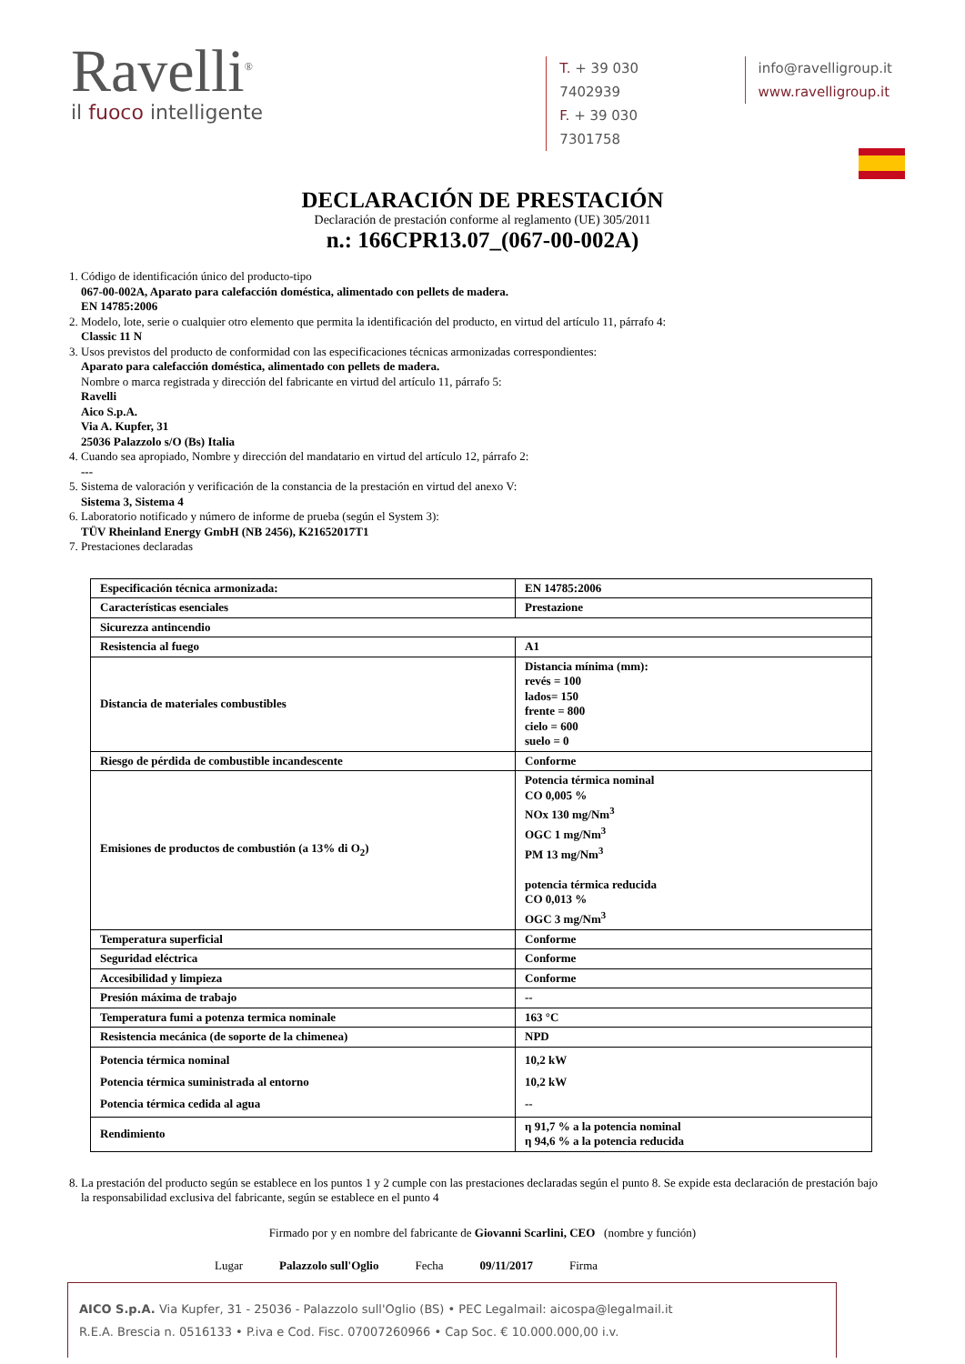Ravelli<sup>®</sup>
il fuoco intelligente
T. + 39 030 7402939
F. + 39 030 7301758
info@ravelligroup.it
www.ravelligroup.it
DECLARACIÓN DE PRESTACIÓN
Declaración de prestación conforme al reglamento (UE) 305/2011
n.: 166CPR13.07_(067-00-002A)
1. Código de identificación único del producto-tipo
067-00-002A, Aparato para calefacción doméstica, alimentado con pellets de madera.
EN 14785:2006
2. Modelo, lote, serie o cualquier otro elemento que permita la identificación del producto, en virtud del artículo 11, párrafo 4:
Classic 11 N
3. Usos previstos del producto de conformidad con las especificaciones técnicas armonizadas correspondientes:
Aparato para calefacción doméstica, alimentado con pellets de madera.
Nombre o marca registrada y dirección del fabricante en virtud del artículo 11, párrafo 5:
Ravelli
Aico S.p.A.
Via A. Kupfer, 31
25036 Palazzolo s/O (Bs) Italia
4. Cuando sea apropiado, Nombre y dirección del mandatario en virtud del artículo 12, párrafo 2:
---
5. Sistema de valoración y verificación de la constancia de la prestación en virtud del anexo V:
Sistema 3, Sistema 4
6. Laboratorio notificado y número de informe de prueba (según el System 3):
TÜV Rheinland Energy GmbH (NB 2456), K21652017T1
7. Prestaciones declaradas
| Especificación técnica armonizada: | EN 14785:2006 |
| Características esenciales | Prestazione |
| Sicurezza antincendio | |
| Resistencia al fuego | A1 |
| Distancia de materiales combustibles | Distancia mínima (mm): revés = 100 lados= 150 frente = 800 cielo = 600 suelo = 0 |
| Riesgo de pérdida de combustible incandescente | Conforme |
| Emisiones de productos de combustión (a 13% di O<sub>2</sub>) | Potencia térmica nominal CO 0,005 % NOx 130 mg/Nm<sup>3</sup> OGC 1 mg/Nm<sup>3</sup> PM 13 mg/Nm<sup>3</sup> potencia térmica reducida CO 0,013 % OGC 3 mg/Nm<sup>3</sup> |
| Temperatura superficial | Conforme |
| Seguridad eléctrica | Conforme |
| Accesibilidad y limpieza | Conforme |
| Presión máxima de trabajo | -- |
| Temperatura fumi a potenza termica nominale | 163 °C |
| Resistencia mecánica (de soporte de la chimenea) | NPD |
| Potencia térmica nominal Potencia térmica suministrada al entorno Potencia térmica cedida al agua | 10,2 kW 10,2 kW -- |
| Rendimiento | η 91,7 % a la potencia nominal η 94,6 % a la potencia reducida |
8. La prestación del producto según se establece en los puntos 1 y 2 cumple con las prestaciones declaradas según el punto 8. Se expide esta declaración de prestación bajo la responsabilidad exclusiva del fabricante, según se establece en el punto 4
Firmado por y en nombre del fabricante de Giovanni Scarlini, CEO (nombre y función)
Lugar Palazzolo sull'Oglio Fecha 09/11/2017 Firma
AICO S.p.A. Via Kupfer, 31 - 25036 - Palazzolo sull'Oglio (BS) • PEC Legalmail: aicospa@legalmail.it
R.E.A. Brescia n. 0516133 • P.iva e Cod. Fisc. 07007260966 • Cap Soc. € 10.000.000,00 i.v.